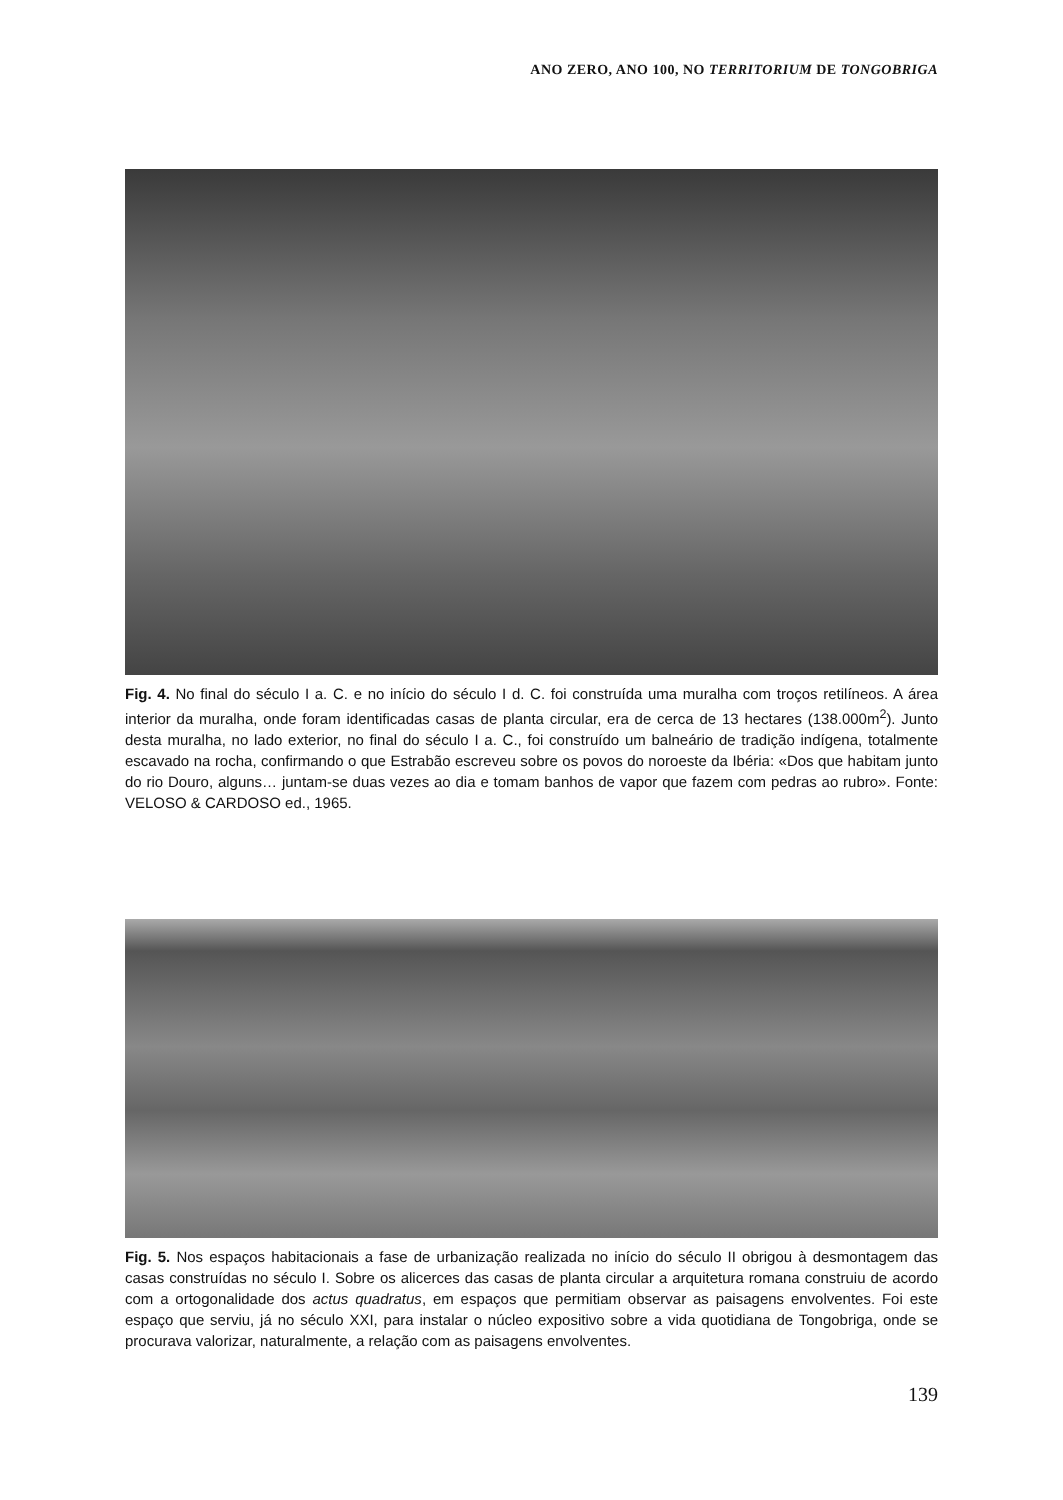ANO ZERO, ANO 100, NO TERRITORIUM DE TONGOBRIGA
Fig. 4. No final do século I a. C. e no início do século I d. C. foi construída uma muralha com troços retilíneos. A área interior da muralha, onde foram identificadas casas de planta circular, era de cerca de 13 hectares (138.000m<sup>2</sup>). Junto desta muralha, no lado exterior, no final do século I a. C., foi construído um balneário de tradição indígena, totalmente escavado na rocha, confirmando o que Estrabão escreveu sobre os povos do noroeste da Ibéria: «Dos que habitam junto do rio Douro, alguns… juntam-se duas vezes ao dia e tomam banhos de vapor que fazem com pedras ao rubro». Fonte: VELOSO & CARDOSO ed., 1965.
Fig. 5. Nos espaços habitacionais a fase de urbanização realizada no início do século II obrigou à desmontagem das casas construídas no século I. Sobre os alicerces das casas de planta circular a arquitetura romana construiu de acordo com a ortogonalidade dos actus quadratus, em espaços que permitiam observar as paisagens envolventes. Foi este espaço que serviu, já no século XXI, para instalar o núcleo expositivo sobre a vida quotidiana de Tongobriga, onde se procurava valorizar, naturalmente, a relação com as paisagens envolventes.
139